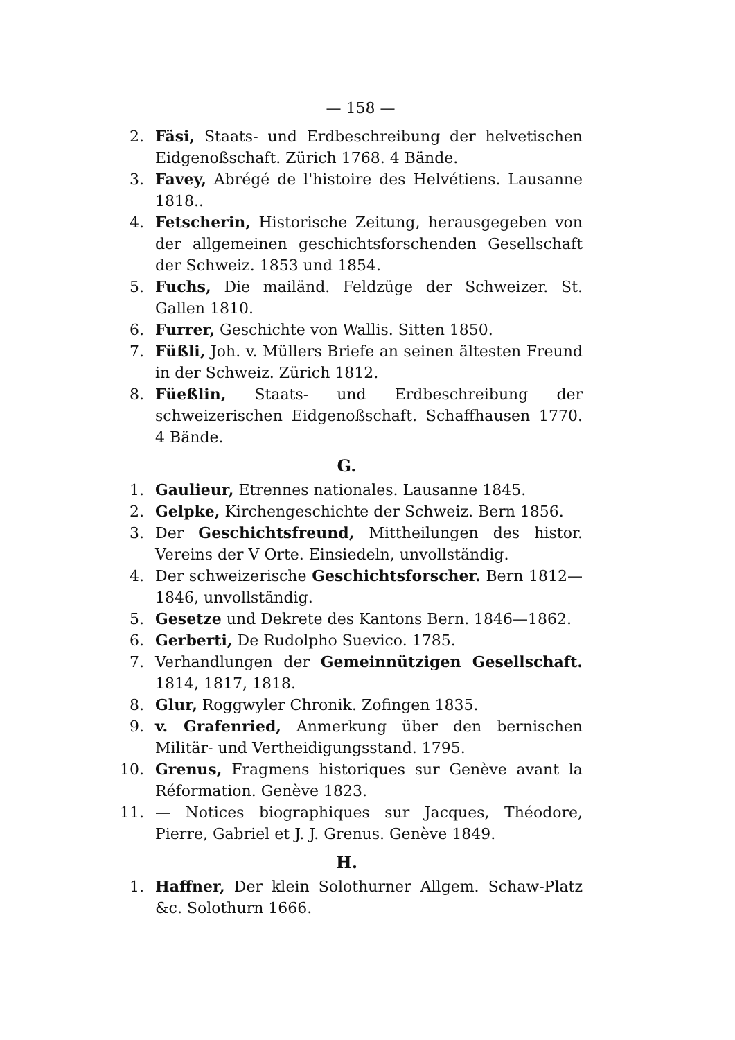— 158 —
2. Fäsi, Staats- und Erdbeschreibung der helvetischen Eidgenoßschaft. Zürich 1768. 4 Bände.
3. Favey, Abrégé de l'histoire des Helvétiens. Lausanne 1818..
4. Fetscherin, Historische Zeitung, herausgegeben von der allgemeinen geschichtsforschenden Gesellschaft der Schweiz. 1853 und 1854.
5. Fuchs, Die mailänd. Feldzüge der Schweizer. St. Gallen 1810.
6. Furrer, Geschichte von Wallis. Sitten 1850.
7. Füßli, Joh. v. Müllers Briefe an seinen ältesten Freund in der Schweiz. Zürich 1812.
8. Füeßlin, Staats- und Erdbeschreibung der schweizerischen Eidgenoßschaft. Schaffhausen 1770. 4 Bände.
G.
1. Gaulieur, Etrennes nationales. Lausanne 1845.
2. Gelpke, Kirchengeschichte der Schweiz. Bern 1856.
3. Der Geschichtsfreund, Mittheilungen des histor. Vereins der V Orte. Einsiedeln, unvollständig.
4. Der schweizerische Geschichtsforscher. Bern 1812—1846, unvollständig.
5. Gesetze und Dekrete des Kantons Bern. 1846—1862.
6. Gerberti, De Rudolpho Suevico. 1785.
7. Verhandlungen der Gemeinnützigen Gesellschaft. 1814, 1817, 1818.
8. Glur, Roggwyler Chronik. Zofingen 1835.
9. v. Grafenried, Anmerkung über den bernischen Militär- und Vertheidigungsstand. 1795.
10. Grenus, Fragmens historiques sur Genève avant la Réformation. Genève 1823.
11. — Notices biographiques sur Jacques, Théodore, Pierre, Gabriel et J. J. Grenus. Genève 1849.
H.
1. Haffner, Der klein Solothurner Allgem. Schaw-Platz &c. Solothurn 1666.